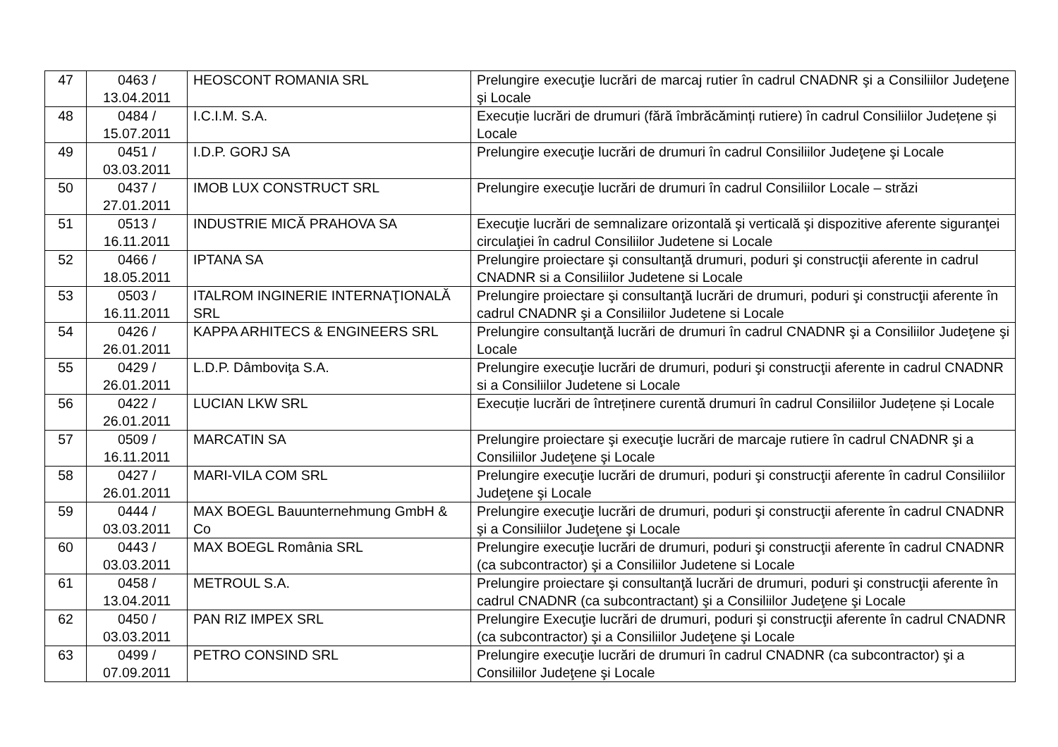| 47 | 0463 / 13.04.2011 | HEOSCONT ROMANIA SRL | Prelungire execuţie lucrări de marcaj rutier în cadrul CNADNR şi a Consiliilor Judeţene şi Locale |
| 48 | 0484 / 15.07.2011 | I.C.I.M. S.A. | Execuție lucrări de drumuri (fără îmbrăcăminți rutiere) în cadrul Consiliilor Județene și Locale |
| 49 | 0451 / 03.03.2011 | I.D.P. GORJ SA | Prelungire execuţie lucrări de drumuri în cadrul Consiliilor Judeţene şi Locale |
| 50 | 0437 / 27.01.2011 | IMOB LUX CONSTRUCT SRL | Prelungire execuţie lucrări de drumuri în cadrul Consiliilor Locale – străzi |
| 51 | 0513 / 16.11.2011 | INDUSTRIE MICĂ PRAHOVA SA | Execuţie lucrări de semnalizare orizontală şi verticală şi dispozitive aferente siguranţei circulaţiei în cadrul Consiliilor Judetene si Locale |
| 52 | 0466 / 18.05.2011 | IPTANA SA | Prelungire proiectare şi consultanţă drumuri, poduri şi construcţii aferente in cadrul CNADNR si a Consiliilor Judetene si Locale |
| 53 | 0503 / 16.11.2011 | ITALROM INGINERIE INTERNAŢIONALĂ SRL | Prelungire proiectare şi consultanţă lucrări de drumuri, poduri şi construcţii aferente în cadrul CNADNR şi a Consiliilor Judetene si Locale |
| 54 | 0426 / 26.01.2011 | KAPPA ARHITECS & ENGINEERS SRL | Prelungire consultanţă lucrări de drumuri în cadrul CNADNR şi a Consiliilor Judeţene şi Locale |
| 55 | 0429 / 26.01.2011 | L.D.P. Dâmboviţa S.A. | Prelungire execuţie lucrări de drumuri, poduri şi construcţii aferente in cadrul CNADNR si a Consiliilor Judetene si Locale |
| 56 | 0422 / 26.01.2011 | LUCIAN LKW SRL | Execuție lucrări de întreținere curentă drumuri în cadrul Consiliilor Județene și Locale |
| 57 | 0509 / 16.11.2011 | MARCATIN SA | Prelungire proiectare şi execuţie lucrări de marcaje rutiere în cadrul CNADNR şi a Consiliilor Judeţene şi Locale |
| 58 | 0427 / 26.01.2011 | MARI-VILA COM SRL | Prelungire execuţie lucrări de drumuri, poduri şi construcţii aferente în cadrul Consiliilor Judeţene şi Locale |
| 59 | 0444 / 03.03.2011 | MAX BOEGL Bauunternehmung GmbH & Co | Prelungire execuţie lucrări de drumuri, poduri şi construcţii aferente în cadrul CNADNR şi a Consiliilor Judeţene şi Locale |
| 60 | 0443 / 03.03.2011 | MAX BOEGL România SRL | Prelungire execuţie lucrări de drumuri, poduri şi construcţii aferente în cadrul CNADNR (ca subcontractor) şi a Consiliilor Judetene si Locale |
| 61 | 0458 / 13.04.2011 | METROUL S.A. | Prelungire proiectare şi consultanţă lucrări de drumuri, poduri şi construcţii aferente în cadrul CNADNR (ca subcontractant) şi a Consiliilor Judeţene şi Locale |
| 62 | 0450 / 03.03.2011 | PAN RIZ IMPEX SRL | Prelungire Execuţie lucrări de drumuri, poduri şi construcţii aferente în cadrul CNADNR (ca subcontractor) şi a Consiliilor Judeţene şi Locale |
| 63 | 0499 / 07.09.2011 | PETRO CONSIND SRL | Prelungire execuţie lucrări de drumuri în cadrul CNADNR (ca subcontractor) şi a Consiliilor Judeţene şi Locale |